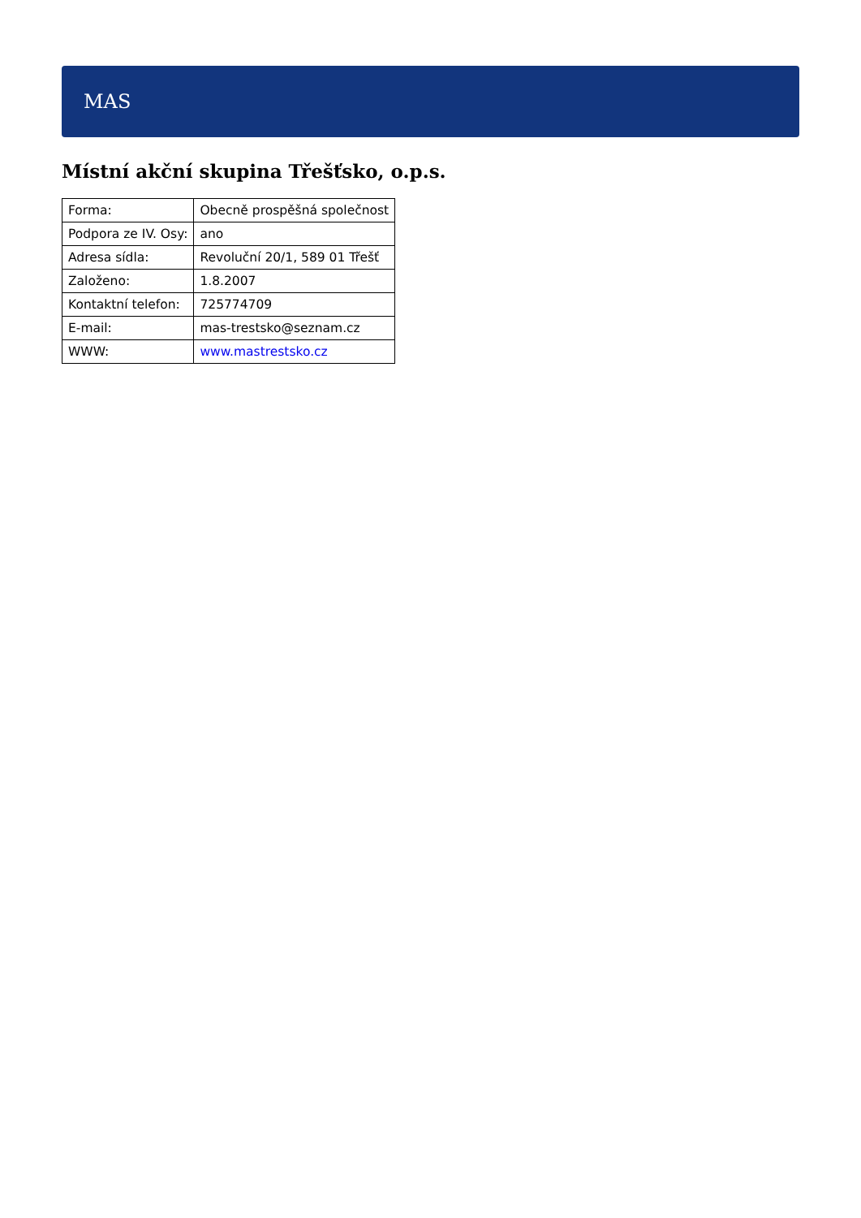MAS
Místní akční skupina Třešťsko, o.p.s.
| Forma: | Obecně prospěšná společnost |
| Podpora ze IV. Osy: | ano |
| Adresa sídla: | Revoluční 20/1, 589 01 Třešť |
| Založeno: | 1.8.2007 |
| Kontaktní telefon: | 725774709 |
| E-mail: | mas-trestsko@seznam.cz |
| WWW: | www.mastrestsko.cz |